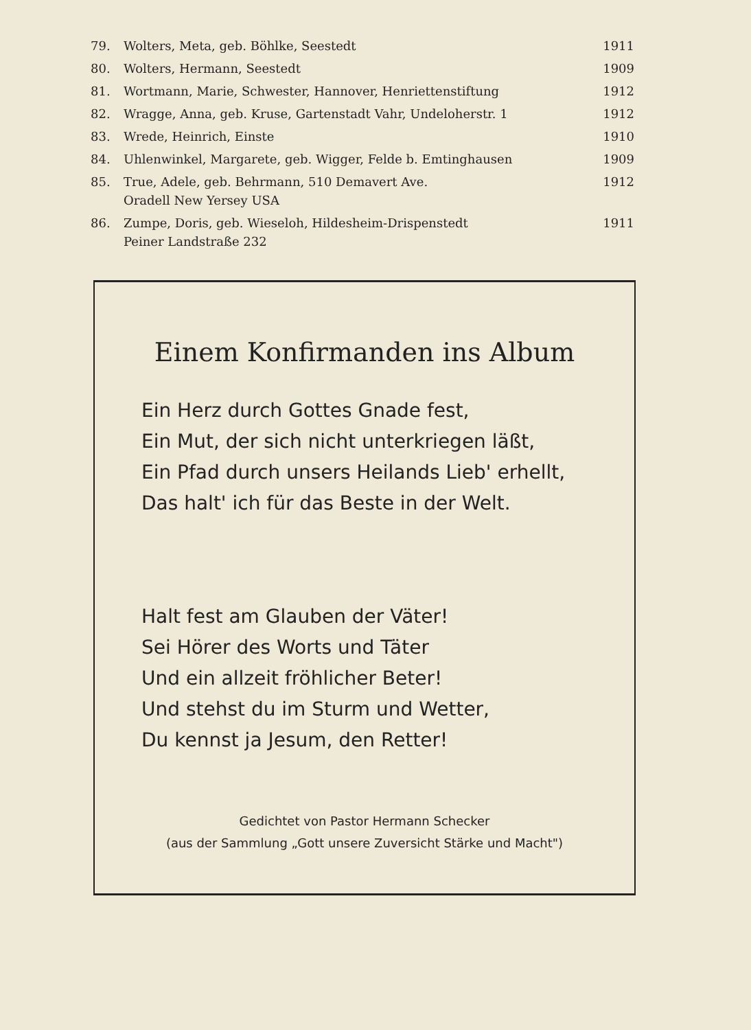| 79. | Wolters, Meta, geb. Böhlke, Seestedt | 1911 |
| 80. | Wolters, Hermann, Seestedt | 1909 |
| 81. | Wortmann, Marie, Schwester, Hannover, Henriettenstiftung | 1912 |
| 82. | Wragge, Anna, geb. Kruse, Gartenstadt Vahr, Undeloherstr. 1 | 1912 |
| 83. | Wrede, Heinrich, Einste | 1910 |
| 84. | Uhlenwinkel, Margarete, geb. Wigger, Felde b. Emtinghausen | 1909 |
| 85. | True, Adele, geb. Behrmann, 510 Demavert Ave. Oradell New Yersey USA | 1912 |
| 86. | Zumpe, Doris, geb. Wieseloh, Hildesheim-Drispenstedt Peiner Landstraße 232 | 1911 |
Einem Konfirmanden ins Album
Ein Herz durch Gottes Gnade fest,
Ein Mut, der sich nicht unterkriegen läßt,
Ein Pfad durch unsers Heilands Lieb' erhellt,
Das halt' ich für das Beste in der Welt.
Halt fest am Glauben der Väter!
Sei Hörer des Worts und Täter
Und ein allzeit fröhlicher Beter!
Und stehst du im Sturm und Wetter,
Du kennst ja Jesum, den Retter!
Gedichtet von Pastor Hermann Schecker
(aus der Sammlung „Gott unsere Zuversicht Stärke und Macht")